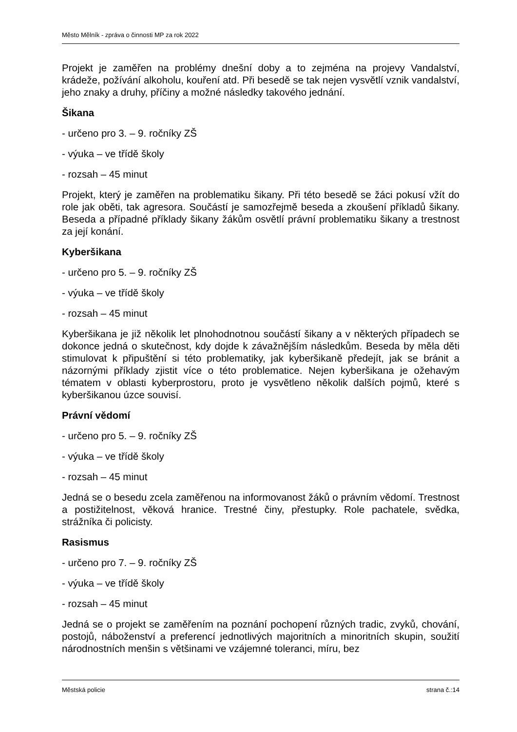Město Mělník - zpráva o činnosti MP za rok 2022
Projekt je zaměřen na problémy dnešní doby a to zejména na projevy Vandalství, krádeže, požívání alkoholu, kouření atd. Při besedě se tak nejen vysvětlí vznik vandalství, jeho znaky a druhy, příčiny a možné následky takového jednání.
Šikana
- určeno pro 3. – 9. ročníky ZŠ
- výuka – ve třídě školy
- rozsah – 45 minut
Projekt, který je zaměřen na problematiku šikany. Při této besedě se žáci pokusí vžít do role jak oběti, tak agresora. Součástí je samozřejmě beseda a zkoušení příkladů šikany. Beseda a případné příklady šikany žákům osvětlí právní problematiku šikany a trestnost za její konání.
Kyberšikana
- určeno pro 5. – 9. ročníky ZŠ
- výuka – ve třídě školy
- rozsah – 45 minut
Kyberšikana je již několik let plnohodnotnou součástí šikany a v některých případech se dokonce jedná o skutečnost, kdy dojde k závažnějším následkům. Beseda by měla děti stimulovat k připuštění si této problematiky, jak kyberšikaně předejít, jak se bránit a názornými příklady zjistit více o této problematice. Nejen kyberšikana je ožehavým tématem v oblasti kyberprostoru, proto je vysvětleno několik dalších pojmů, které s kyberšikanou úzce souvisí.
Právní vědomí
- určeno pro 5. – 9. ročníky ZŠ
- výuka – ve třídě školy
- rozsah – 45 minut
Jedná se o besedu zcela zaměřenou na informovanost žáků o právním vědomí. Trestnost a postižitelnost, věková hranice. Trestné činy, přestupky. Role pachatele, svědka, strážníka či policisty.
Rasismus
- určeno pro 7. – 9. ročníky ZŠ
- výuka – ve třídě školy
- rozsah – 45 minut
Jedná se o projekt se zaměřením na poznání pochopení různých tradic, zvyků, chování, postojů, náboženství a preferencí jednotlivých majoritních a minoritních skupin, soužití národnostních menšin s většinami ve vzájemné toleranci, míru, bez
Městská policie strana č.:14